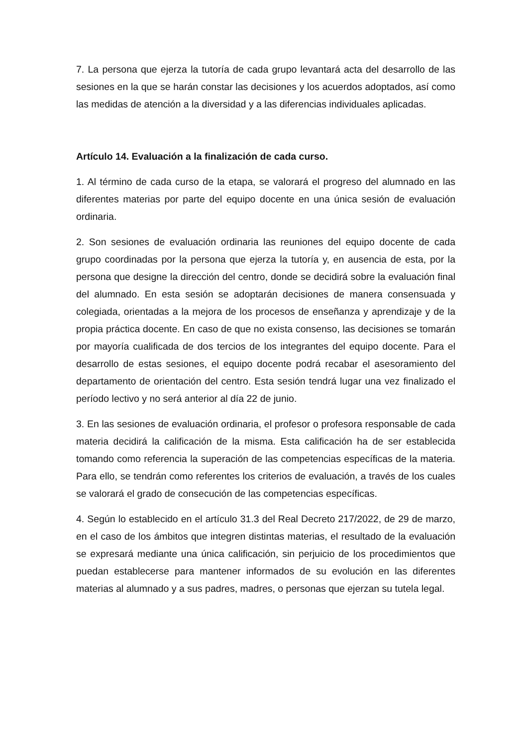7. La persona que ejerza la tutoría de cada grupo levantará acta del desarrollo de las sesiones en la que se harán constar las decisiones y los acuerdos adoptados, así como las medidas de atención a la diversidad y a las diferencias individuales aplicadas.
Artículo 14. Evaluación a la finalización de cada curso.
1. Al término de cada curso de la etapa, se valorará el progreso del alumnado en las diferentes materias por parte del equipo docente en una única sesión de evaluación ordinaria.
2. Son sesiones de evaluación ordinaria las reuniones del equipo docente de cada grupo coordinadas por la persona que ejerza la tutoría y, en ausencia de esta, por la persona que designe la dirección del centro, donde se decidirá sobre la evaluación final del alumnado. En esta sesión se adoptarán decisiones de manera consensuada y colegiada, orientadas a la mejora de los procesos de enseñanza y aprendizaje y de la propia práctica docente. En caso de que no exista consenso, las decisiones se tomarán por mayoría cualificada de dos tercios de los integrantes del equipo docente. Para el desarrollo de estas sesiones, el equipo docente podrá recabar el asesoramiento del departamento de orientación del centro. Esta sesión tendrá lugar una vez finalizado el período lectivo y no será anterior al día 22 de junio.
3. En las sesiones de evaluación ordinaria, el profesor o profesora responsable de cada materia decidirá la calificación de la misma. Esta calificación ha de ser establecida tomando como referencia la superación de las competencias específicas de la materia. Para ello, se tendrán como referentes los criterios de evaluación, a través de los cuales se valorará el grado de consecución de las competencias específicas.
4. Según lo establecido en el artículo 31.3 del Real Decreto 217/2022, de 29 de marzo, en el caso de los ámbitos que integren distintas materias, el resultado de la evaluación se expresará mediante una única calificación, sin perjuicio de los procedimientos que puedan establecerse para mantener informados de su evolución en las diferentes materias al alumnado y a sus padres, madres, o personas que ejerzan su tutela legal.